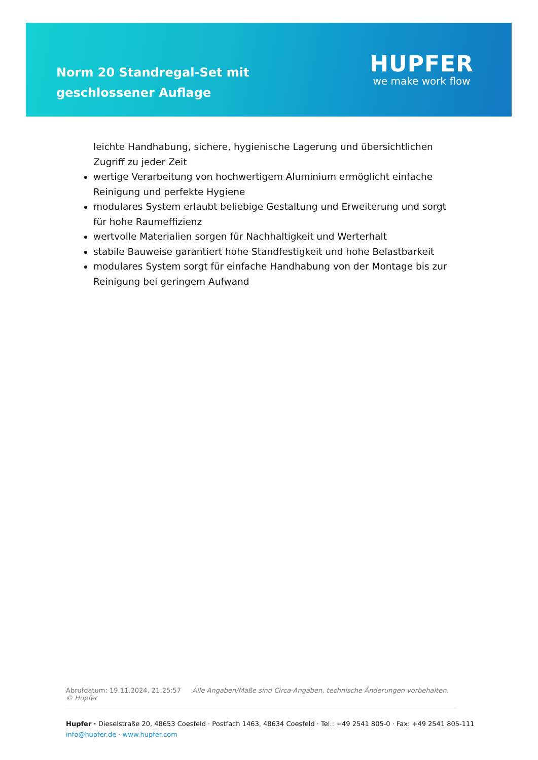Norm 20 Standregal-Set mit geschlossener Auflage
HUPFER
we make work flow
leichte Handhabung, sichere, hygienische Lagerung und übersichtlichen Zugriff zu jeder Zeit
wertige Verarbeitung von hochwertigem Aluminium ermöglicht einfache Reinigung und perfekte Hygiene
modulares System erlaubt beliebige Gestaltung und Erweiterung und sorgt für hohe Raumeffizienz
wertvolle Materialien sorgen für Nachhaltigkeit und Werterhalt
stabile Bauweise garantiert hohe Standfestigkeit und hohe Belastbarkeit
modulares System sorgt für einfache Handhabung von der Montage bis zur Reinigung bei geringem Aufwand
Abrufdatum: 19.11.2024, 21:25:57 Alle Angaben/Maße sind Circa-Angaben, technische Änderungen vorbehalten. © Hupfer
Hupfer · Dieselstraße 20, 48653 Coesfeld · Postfach 1463, 48634 Coesfeld · Tel.: +49 2541 805-0 · Fax: +49 2541 805-111
info@hupfer.de · www.hupfer.com